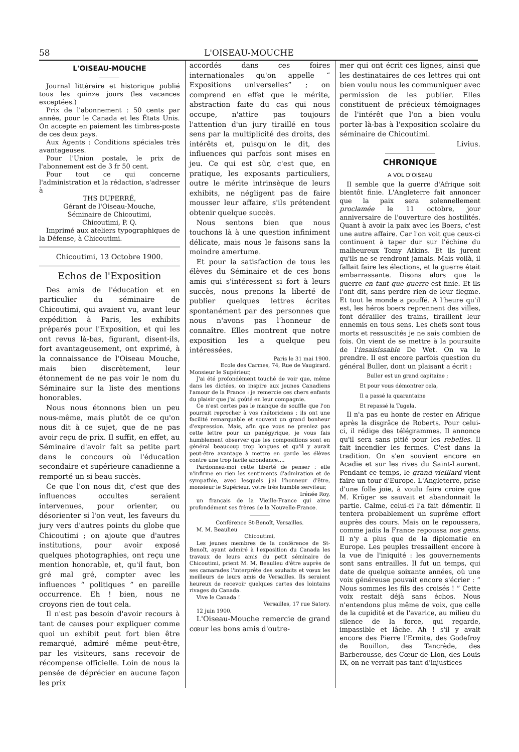58 L'OISEAU-MOUCHE
L'OISEAU-MOUCHE
Journal littéraire et historique publié tous les quinze jours (les vacances exceptées.)
Prix de l'abonnement : 50 cents par année, pour le Canada et les États Unis. On accepte en paiement les timbres-poste de ces deux pays.
Aux Agents : Conditions spéciales très avantageuses.
Pour l'Union postale, le prix de l'abonnement est de 3 fr 50 cent.
Pour tout ce qui concerne l'administration et la rédaction, s'adresser à
THS DUPERRÉ,
Gérant de l'Oiseau-Mouche,
Séminaire de Chicoutimi,
Chicoutimi, P. Q.
Imprimé aux ateliers typographiques de la Défense, à Chicoutimi.
Chicoutimi, 13 Octobre 1900.
Echos de l'Exposition
Des amis de l'éducation et en particulier du séminaire de Chicoutimi, qui avaient vu, avant leur expédition à Paris, les exhibits préparés pour l'Exposition, et qui les ont revus là-bas, figurant, disent-ils, fort avantageusement, ont exprimé, à la connaissance de l'Oiseau Mouche, mais bien discrètement, leur étonnement de ne pas voir le nom du Séminaire sur la liste des mentions honorables.
Nous nous étonnons bien un peu nous-même, mais plutôt de ce qu'on nous dit à ce sujet, que de ne pas avoir reçu de prix. Il suffit, en effet, au Séminaire d'avoir fait sa petite part dans le concours où l'éducation secondaire et supérieure canadienne a remporté un si beau succès.
Ce que l'on nous dit, c'est que des influences occultes seraient intervenues, pour orienter, ou désorienter si l'on veut, les faveurs du jury vers d'autres points du globe que Chicoutimi ; on ajoute que d'autres institutions, pour avoir exposé quelques photographies, ont reçu une mention honorable, et, qu'il faut, bon gré mal gré, compter avec les influences “ politiques ” en pareille occurrence. Eh ! bien, nous ne croyons rien de tout cela.
Il n'est pas besoin d'avoir recours à tant de causes pour expliquer comme quoi un exhibit peut fort bien être remarqué, admiré même peut-être, par les visiteurs, sans recevoir de récompense officielle. Loin de nous la pensée de déprécier en aucune façon les prix
accordés dans ces foires internationales qu'on appelle “ Expositions universelles” ; on comprend en effet que le mérite, abstraction faite du cas qui nous occupe, n'attire pas toujours l'attention d'un jury tiraillé en tous sens par la multiplicité des droits, des intérêts et, puisqu'on le dit, des influences qui parfois sont mises en jeu. Ce qui est sûr, c'est que, en pratique, les exposants particuliers, outre le mérite intrinsèque de leurs exhibits, ne négligent pas de faire mousser leur affaire, s'ils prétendent obtenir quelque succès.
Nous sentons bien que nous touchons là à une question infiniment délicate, mais nous le faisons sans la moindre amertume.
Et pour la satisfaction de tous les élèves du Séminaire et de ces bons amis qui s'intéressent si fort à leurs succès, nous prenons la liberté de publier quelques lettres écrites spontanément par des personnes que nous n'avons pas l'honneur de connaître. Elles montrent que notre exposition les a quelque peu intéressées.
Paris le 31 mai 1900.
Ecole des Carmes, 74, Rue de Vaugirard.
Monsieur le Supérieur,
J'ai été profondément touché de voir que, même dans les dictées, on inspire aux jeunes Canadiens l'amour de la France : je remercie ces chers enfants du plaisir que j'ai goûté en leur compagnie.
Ce n'est certes pas le manque de souffle que l'on pourrait reprocher à vos rhétoriciens : ils ont une facilité remarquable et souvent un grand bonheur d'expression. Mais, afin que vous ne preniez pas cette lettre pour un panégyrique, je vous fais humblement observer que les compositions sont en général beaucoup trop longues et qu'il y aurait peut-être avantage à mettre en garde les élèves contre une trop facile abondance....
Pardonnez-moi cette liberté de penser : elle n'infirme en rien les sentiments d'admiration et de sympathie, avec lesquels j'ai l'honneur d'être, monsieur le Supérieur, votre très humble serviteur,
Irénée Roy,
un français de la Vieille-France qui aime profondément ses frères de la Nouvelle-France.
Conférence St-Benoît, Versailles.
M. M. Beaulieu
Chicoutimi,
Les jeunes membres de la conférence de St-Benoît, ayant admiré à l'exposition du Canada les travaux de leurs amis du petit séminaire de Chicoutimi, prient M. M. Beaulieu d'être auprès de ses camarades l'interprête des souhaits et vœux les meilleurs de leurs amis de Versailles. Ils seraient heureux de recevoir quelques cartes des lointains rivages du Canada.
Vive le Canada !
Versailles, 17 rue Satory.
12 juin 1900.
L'Oiseau-Mouche remercie de grand cœur les bons amis d'outre-
mer qui ont écrit ces lignes, ainsi que les destinataires de ces lettres qui ont bien voulu nous les communiquer avec permission de les publier. Elles constituent de précieux témoignages de l'intérêt que l'on a bien voulu porter là-bas à l'exposition scolaire du séminaire de Chicoutimi.
Livius.
CHRONIQUE
A VOL D'OISEAU
Il semble que la guerre d'Afrique soit bientôt finie. L'Angleterre fait annoncer que la paix sera solennellement proclamée le 11 octobre, jour anniversaire de l'ouverture des hostilités. Quant à avoir la paix avec les Boers, c'est une autre affaire. Car l'on voit que ceux-ci continuent à taper dur sur l'échine du malheureux Tomy Atkins. Et ils jurent qu'ils ne se rendront jamais. Mais voilà, il fallait faire les élections, et la guerre était embarrassante. Disons alors que la guerre en tant que guerre est finie. Et ils l'ont dit, sans perdre rien de leur flegme. Et tout le monde a pouffé. A l'heure qu'il est, les héros boers reprennent des villes, font dérailler des trains, tiraillent leur ennemis en tous sens. Les chefs sont tous morts et ressuscités je ne sais combien de fois. On vient de se mettre à la poursuite de l'insaisissable De Wet. On va le prendre. Il est encore parfois question du général Buller, dont un plaisant a écrit :
Buller est un grand capitaine ;
Et pour vous démontrer cela,
Il a passé la quarantaine
Et repassé la Tugela.
Il n'a pas eu honte de rester en Afrique après la disgrâce de Roberts. Pour celui-ci, il rédige des télégrammes. Il annonce qu'il sera sans pitié pour les rebelles. Il fait incendier les fermes. C'est dans la tradition. On s'en souvient encore en Acadie et sur les rives du Saint-Laurent. Pendant ce temps, le grand vieillard vient faire un tour d'Europe. L'Angleterre, prise d'une folle joie, à voulu faire croire que M. Krüger se sauvait et abandonnait la partie. Calme, celui-ci l'a fait démentir. Il tentera probablement un suprême effort auprès des cours. Mais on le repoussera, comme jadis la France repoussa nos gens. Il n'y a plus que de la diplomatie en Europe. Les peuples tressaillent encore à la vue de l'iniquité : les gouvernements sont sans entrailles. Il fut un temps, qui date de quelque soixante années, où une voix généreuse pouvait encore s'écrier : “ Nous sommes les fils des croisés ! ” Cette voix restait déjà sans échos. Nous n'entendons plus même de voix, que celle de la cupidité et de l'avarice, au milieu du silence de la force, qui regarde, impassible et lâche. Ah ! s'il y avait encore des Pierre l'Ermite, des Godefroy de Bouillon, des Tancrède, des Barberousse, des Cœur-de-Lion, des Louis IX, on ne verrait pas tant d'injustices